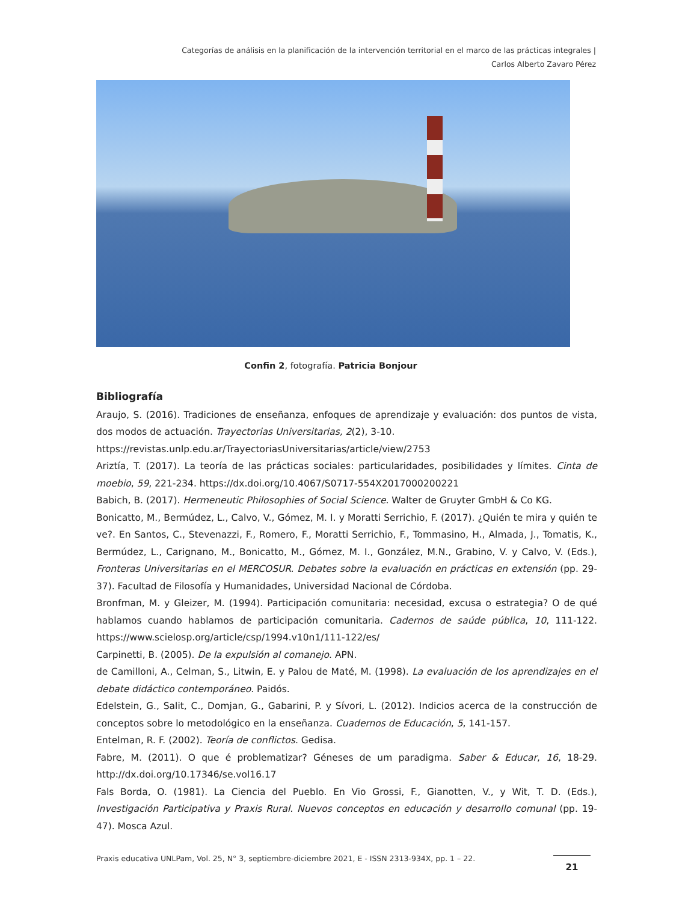Categorías de análisis en la planificación de la intervención territorial en el marco de las prácticas integrales | Carlos Alberto Zavaro Pérez
Confin 2, fotografía. Patricia Bonjour
Bibliografía
Araujo, S. (2016). Tradiciones de enseñanza, enfoques de aprendizaje y evaluación: dos puntos de vista, dos modos de actuación. Trayectorias Universitarias, 2(2), 3-10.
https://revistas.unlp.edu.ar/TrayectoriasUniversitarias/article/view/2753
Ariztía, T. (2017). La teoría de las prácticas sociales: particularidades, posibilidades y límites. Cinta de moebio, 59, 221-234. https://dx.doi.org/10.4067/S0717-554X2017000200221
Babich, B. (2017). Hermeneutic Philosophies of Social Science. Walter de Gruyter GmbH & Co KG.
Bonicatto, M., Bermúdez, L., Calvo, V., Gómez, M. I. y Moratti Serrichio, F. (2017). ¿Quién te mira y quién te ve?. En Santos, C., Stevenazzi, F., Romero, F., Moratti Serrichio, F., Tommasino, H., Almada, J., Tomatis, K., Bermúdez, L., Carignano, M., Bonicatto, M., Gómez, M. I., González, M.N., Grabino, V. y Calvo, V. (Eds.), Fronteras Universitarias en el MERCOSUR. Debates sobre la evaluación en prácticas en extensión (pp. 29-37). Facultad de Filosofía y Humanidades, Universidad Nacional de Córdoba.
Bronfman, M. y Gleizer, M. (1994). Participación comunitaria: necesidad, excusa o estrategia? O de qué hablamos cuando hablamos de participación comunitaria. Cadernos de saúde pública, 10, 111-122. https://www.scielosp.org/article/csp/1994.v10n1/111-122/es/
Carpinetti, B. (2005). De la expulsión al comanejo. APN.
de Camilloni, A., Celman, S., Litwin, E. y Palou de Maté, M. (1998). La evaluación de los aprendizajes en el debate didáctico contemporáneo. Paidós.
Edelstein, G., Salit, C., Domjan, G., Gabarini, P. y Sívori, L. (2012). Indicios acerca de la construcción de conceptos sobre lo metodológico en la enseñanza. Cuadernos de Educación, 5, 141-157.
Entelman, R. F. (2002). Teoría de conflictos. Gedisa.
Fabre, M. (2011). O que é problematizar? Géneses de um paradigma. Saber & Educar, 16, 18-29. http://dx.doi.org/10.17346/se.vol16.17
Fals Borda, O. (1981). La Ciencia del Pueblo. En Vio Grossi, F., Gianotten, V., y Wit, T. D. (Eds.), Investigación Participativa y Praxis Rural. Nuevos conceptos en educación y desarrollo comunal (pp. 19-47). Mosca Azul.
Praxis educativa UNLPam, Vol. 25, N° 3, septiembre-diciembre 2021, E - ISSN 2313-934X, pp. 1 – 22.
21